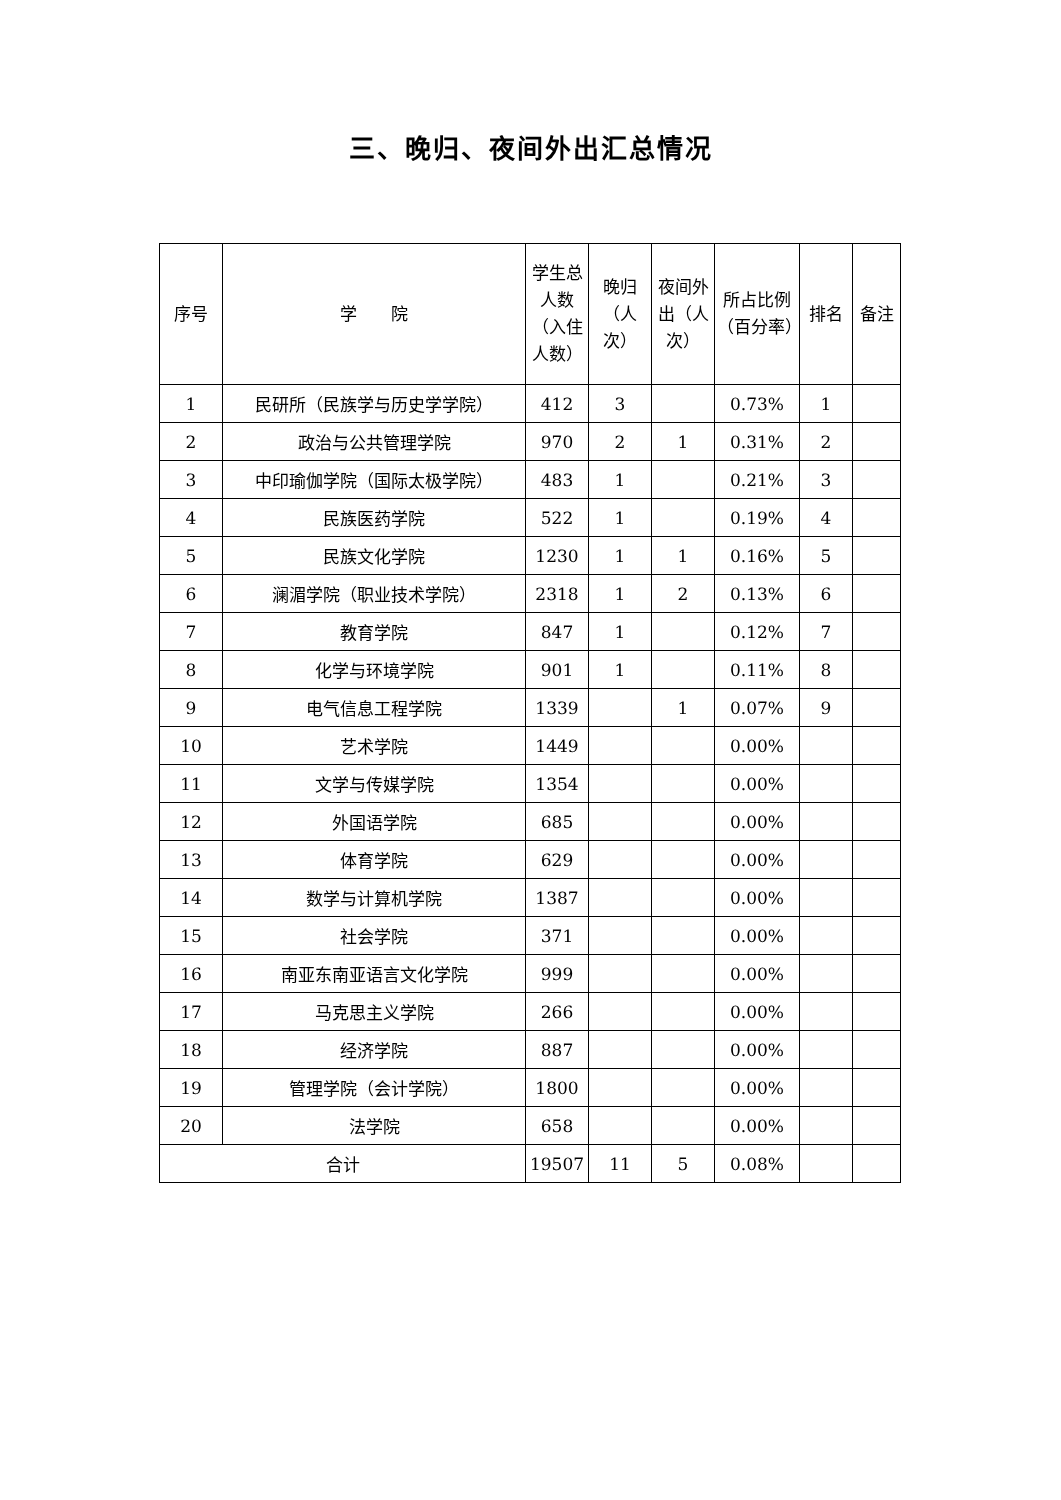三、晚归、夜间外出汇总情况
| 序号 | 学 院 | 学生总人数（入住人数） | 晚归（人次） | 夜间外出（人次） | 所占比例（百分率） | 排名 | 备注 |
| --- | --- | --- | --- | --- | --- | --- | --- |
| 1 | 民研所（民族学与历史学学院） | 412 | 3 | | 0.73% | 1 | |
| 2 | 政治与公共管理学院 | 970 | 2 | 1 | 0.31% | 2 | |
| 3 | 中印瑜伽学院（国际太极学院） | 483 | 1 | | 0.21% | 3 | |
| 4 | 民族医药学院 | 522 | 1 | | 0.19% | 4 | |
| 5 | 民族文化学院 | 1230 | 1 | 1 | 0.16% | 5 | |
| 6 | 澜湄学院（职业技术学院） | 2318 | 1 | 2 | 0.13% | 6 | |
| 7 | 教育学院 | 847 | 1 | | 0.12% | 7 | |
| 8 | 化学与环境学院 | 901 | 1 | | 0.11% | 8 | |
| 9 | 电气信息工程学院 | 1339 | | 1 | 0.07% | 9 | |
| 10 | 艺术学院 | 1449 | | | 0.00% | | |
| 11 | 文学与传媒学院 | 1354 | | | 0.00% | | |
| 12 | 外国语学院 | 685 | | | 0.00% | | |
| 13 | 体育学院 | 629 | | | 0.00% | | |
| 14 | 数学与计算机学院 | 1387 | | | 0.00% | | |
| 15 | 社会学院 | 371 | | | 0.00% | | |
| 16 | 南亚东南亚语言文化学院 | 999 | | | 0.00% | | |
| 17 | 马克思主义学院 | 266 | | | 0.00% | | |
| 18 | 经济学院 | 887 | | | 0.00% | | |
| 19 | 管理学院（会计学院） | 1800 | | | 0.00% | | |
| 20 | 法学院 | 658 | | | 0.00% | | |
| 合计 | | 19507 | 11 | 5 | 0.08% | | |